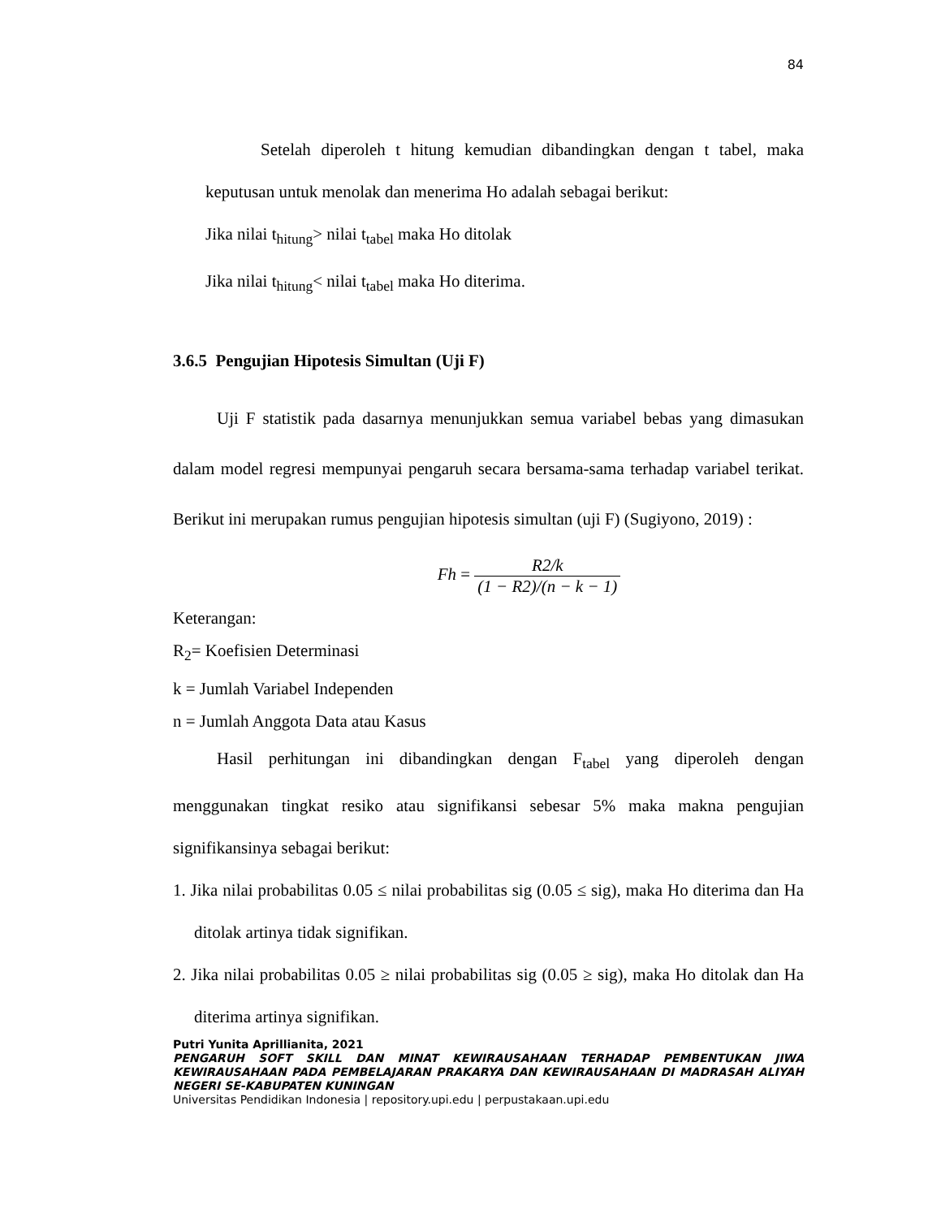84
Setelah diperoleh t hitung kemudian dibandingkan dengan t tabel, maka keputusan untuk menolak dan menerima Ho adalah sebagai berikut:
Jika nilai t<sub>hitung</sub>> nilai t<sub>tabel</sub> maka Ho ditolak
Jika nilai t<sub>hitung</sub>< nilai t<sub>tabel</sub> maka Ho diterima.
3.6.5 Pengujian Hipotesis Simultan (Uji F)
Uji F statistik pada dasarnya menunjukkan semua variabel bebas yang dimasukan dalam model regresi mempunyai pengaruh secara bersama-sama terhadap variabel terikat. Berikut ini merupakan rumus pengujian hipotesis simultan (uji F) (Sugiyono, 2019) :
Fh = R2/k (1 − R2)/(n − k − 1)
Keterangan:
R<sub>2</sub>= Koefisien Determinasi
k = Jumlah Variabel Independen
n = Jumlah Anggota Data atau Kasus
Hasil perhitungan ini dibandingkan dengan F<sub>tabel</sub> yang diperoleh dengan menggunakan tingkat resiko atau signifikansi sebesar 5% maka makna pengujian signifikansinya sebagai berikut:
1. Jika nilai probabilitas 0.05 ≤ nilai probabilitas sig (0.05 ≤ sig), maka Ho diterima dan Ha ditolak artinya tidak signifikan.
2. Jika nilai probabilitas 0.05 ≥ nilai probabilitas sig (0.05 ≥ sig), maka Ho ditolak dan Ha diterima artinya signifikan.
Putri Yunita Aprillianita, 2021
PENGARUH SOFT SKILL DAN MINAT KEWIRAUSAHAAN TERHADAP PEMBENTUKAN JIWA KEWIRAUSAHAAN PADA PEMBELAJARAN PRAKARYA DAN KEWIRAUSAHAAN DI MADRASAH ALIYAH NEGERI SE-KABUPATEN KUNINGAN
Universitas Pendidikan Indonesia | repository.upi.edu | perpustakaan.upi.edu